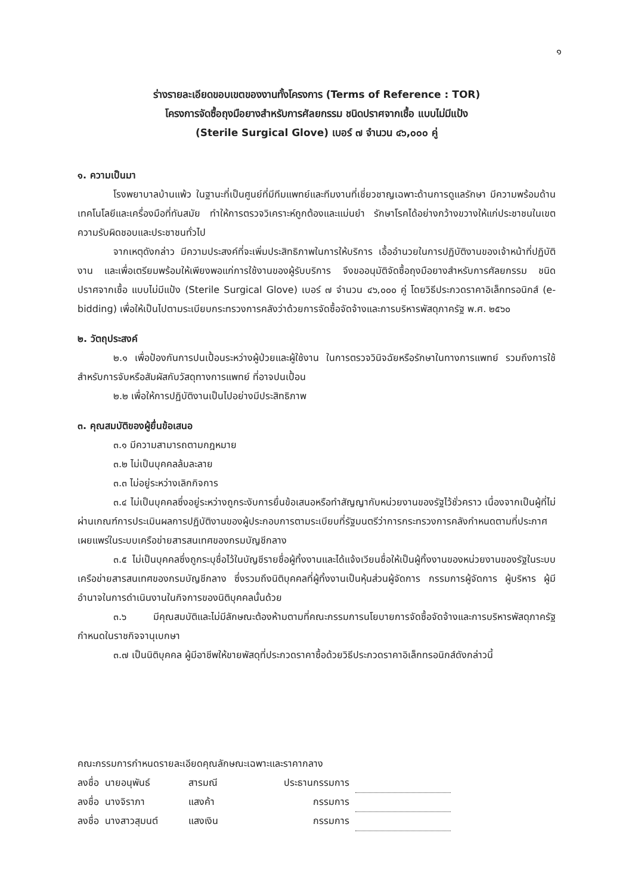๑
ร่างรายละเอียดขอบเขตของงานทั้งโครงการ (Terms of Reference : TOR)
โครงการจัดซื้อถุงมือยางสำหรับการศัลยกรรม ชนิดปราศจากเชื้อ แบบไม่มีแป้ง
(Sterile Surgical Glove) เบอร์ ๗ จำนวน ๔๖,๐๐๐ คู่
๑. ความเป็นมา
โรงพยาบาลบ้านแพ้ว ในฐานะที่เป็นศูนย์ที่มีทีมแพทย์และทีมงานที่เชี่ยวชาญเฉพาะด้านการดูแลรักษา มีความพร้อมด้านเทคโนโลยีและเครื่องมือที่ทันสมัย ทำให้การตรวจวิเคราะห์ถูกต้องและแม่นยำ รักษาโรคได้อย่างกว้างขวางให้แก่ประชาชนในเขตความรับผิดชอบและประชาชนทั่วไป
จากเหตุดังกล่าว มีความประสงค์ที่จะเพิ่มประสิทธิภาพในการให้บริการ เอื้ออำนวยในการปฏิบัติงานของเจ้าหน้าที่ปฏิบัติงาน และเพื่อเตรียมพร้อมให้เพียงพอแก่การใช้งานของผู้รับบริการ จึงขออนุมัติจัดซื้อถุงมือยางสำหรับการศัลยกรรม ชนิดปราศจากเชื้อ แบบไม่มีแป้ง (Sterile Surgical Glove) เบอร์ ๗ จำนวน ๔๖,๐๐๐ คู่ โดยวิธีประกวดราคาอิเล็กทรอนิกส์ (e-bidding) เพื่อให้เป็นไปตามระเบียบกระทรวงการคลังว่าด้วยการจัดซื้อจัดจ้างและการบริหารพัสดุภาครัฐ พ.ศ. ๒๕๖๐
๒. วัตถุประสงค์
๒.๑ เพื่อป้องกันการปนเปื้อนระหว่างผู้ป่วยและผู้ใช้งาน ในการตรวจวินิจฉัยหรือรักษาในทางการแพทย์ รวมถึงการใช้สำหรับการจับหรือสัมผัสกับวัสดุทางการแพทย์ ที่อาจปนเปื้อน
๒.๒ เพื่อให้การปฏิบัติงานเป็นไปอย่างมีประสิทธิภาพ
๓. คุณสมบัติของผู้ยื่นข้อเสนอ
๓.๑ มีความสามารถตามกฎหมาย
๓.๒ ไม่เป็นบุคคลล้มละลาย
๓.๓ ไม่อยู่ระหว่างเลิกกิจการ
๓.๔ ไม่เป็นบุคคลซึ่งอยู่ระหว่างถูกระงับการยื่นข้อเสนอหรือทำสัญญากับหน่วยงานของรัฐไว้ชั่วคราว เนื่องจากเป็นผู้ที่ไม่ผ่านเกณฑ์การประเมินผลการปฏิบัติงานของผู้ประกอบการตามระเบียบที่รัฐมนตรีว่าการกระทรวงการคลังกำหนดตามที่ประกาศเผยแพร่ในระบบเครือข่ายสารสนเทศของกรมบัญชีกลาง
๓.๕ ไม่เป็นบุคคลซึ่งถูกระบุชื่อไว้ในบัญชีรายชื่อผู้ทิ้งงานและได้แจ้งเวียนชื่อให้เป็นผู้ทิ้งงานของหน่วยงานของรัฐในระบบเครือข่ายสารสนเทศของกรมบัญชีกลาง ซึ่งรวมถึงนิติบุคคลที่ผู้ทิ้งงานเป็นหุ้นส่วนผู้จัดการ กรรมการผู้จัดการ ผู้บริหาร ผู้มีอำนาจในการดำเนินงานในกิจการของนิติบุคคลนั้นด้วย
๓.๖ มีคุณสมบัติและไม่มีลักษณะต้องห้ามตามที่คณะกรรมการนโยบายการจัดซื้อจัดจ้างและการบริหารพัสดุภาครัฐกำหนดในราชกิจจานุเบกษา
๓.๗ เป็นนิติบุคคล ผู้มีอาชีพให้ขายพัสดุที่ประกวดราคาซื้อด้วยวิธีประกวดราคาอิเล็กทรอนิกส์ดังกล่าวนี้
คณะกรรมการกำหนดรายละเอียดคุณลักษณะเฉพาะและราคากลาง
| ลงชื่อ | นายอนุพันธ์ | สารมณี | ประธานกรรมการ | |
| ลงชื่อ | นางจิราภา | แสงค้า | กรรมการ | |
| ลงชื่อ | นางสาวสุมนต์ | แสงเงิน | กรรมการ | |